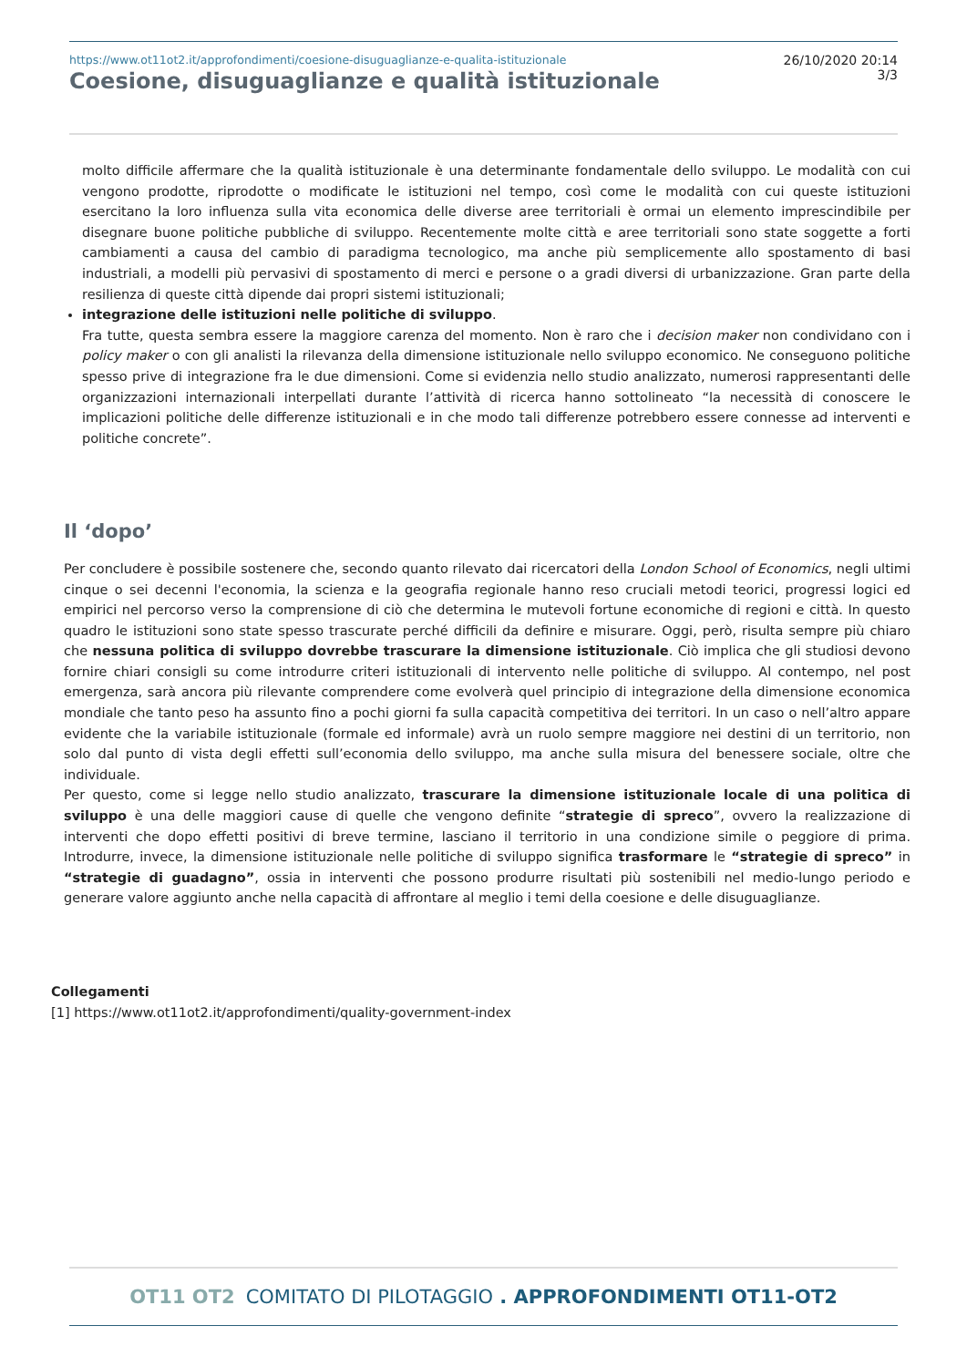https://www.ot11ot2.it/approfondimenti/coesione-disuguaglianze-e-qualita-istituzionale
Coesione, disuguaglianze e qualità istituzionale
26/10/2020 20:14
3/3
molto difficile affermare che la qualità istituzionale è una determinante fondamentale dello sviluppo. Le modalità con cui vengono prodotte, riprodotte o modificate le istituzioni nel tempo, così come le modalità con cui queste istituzioni esercitano la loro influenza sulla vita economica delle diverse aree territoriali è ormai un elemento imprescindibile per disegnare buone politiche pubbliche di sviluppo. Recentemente molte città e aree territoriali sono state soggette a forti cambiamenti a causa del cambio di paradigma tecnologico, ma anche più semplicemente allo spostamento di basi industriali, a modelli più pervasivi di spostamento di merci e persone o a gradi diversi di urbanizzazione. Gran parte della resilienza di queste città dipende dai propri sistemi istituzionali;
integrazione delle istituzioni nelle politiche di sviluppo.
Fra tutte, questa sembra essere la maggiore carenza del momento. Non è raro che i decision maker non condividano con i policy maker o con gli analisti la rilevanza della dimensione istituzionale nello sviluppo economico. Ne conseguono politiche spesso prive di integrazione fra le due dimensioni. Come si evidenzia nello studio analizzato, numerosi rappresentanti delle organizzazioni internazionali interpellati durante l’attività di ricerca hanno sottolineato “la necessità di conoscere le implicazioni politiche delle differenze istituzionali e in che modo tali differenze potrebbero essere connesse ad interventi e politiche concrete”.
Il ‘dopo’
Per concludere è possibile sostenere che, secondo quanto rilevato dai ricercatori della London School of Economics, negli ultimi cinque o sei decenni l'economia, la scienza e la geografia regionale hanno reso cruciali metodi teorici, progressi logici ed empirici nel percorso verso la comprensione di ciò che determina le mutevoli fortune economiche di regioni e città. In questo quadro le istituzioni sono state spesso trascurate perché difficili da definire e misurare. Oggi, però, risulta sempre più chiaro che nessuna politica di sviluppo dovrebbe trascurare la dimensione istituzionale. Ciò implica che gli studiosi devono fornire chiari consigli su come introdurre criteri istituzionali di intervento nelle politiche di sviluppo. Al contempo, nel post emergenza, sarà ancora più rilevante comprendere come evolverà quel principio di integrazione della dimensione economica mondiale che tanto peso ha assunto fino a pochi giorni fa sulla capacità competitiva dei territori. In un caso o nell’altro appare evidente che la variabile istituzionale (formale ed informale) avrà un ruolo sempre maggiore nei destini di un territorio, non solo dal punto di vista degli effetti sull’economia dello sviluppo, ma anche sulla misura del benessere sociale, oltre che individuale.
Per questo, come si legge nello studio analizzato, trascurare la dimensione istituzionale locale di una politica di sviluppo è una delle maggiori cause di quelle che vengono definite “strategie di spreco”, ovvero la realizzazione di interventi che dopo effetti positivi di breve termine, lasciano il territorio in una condizione simile o peggiore di prima. Introdurre, invece, la dimensione istituzionale nelle politiche di sviluppo significa trasformare le “strategie di spreco” in “strategie di guadagno”, ossia in interventi che possono produrre risultati più sostenibili nel medio-lungo periodo e generare valore aggiunto anche nella capacità di affrontare al meglio i temi della coesione e delle disuguaglianze.
Collegamenti
[1] https://www.ot11ot2.it/approfondimenti/quality-government-index
OT11 OT2 COMITATO DI PILOTAGGIO . APPROFONDIMENTI OT11-OT2